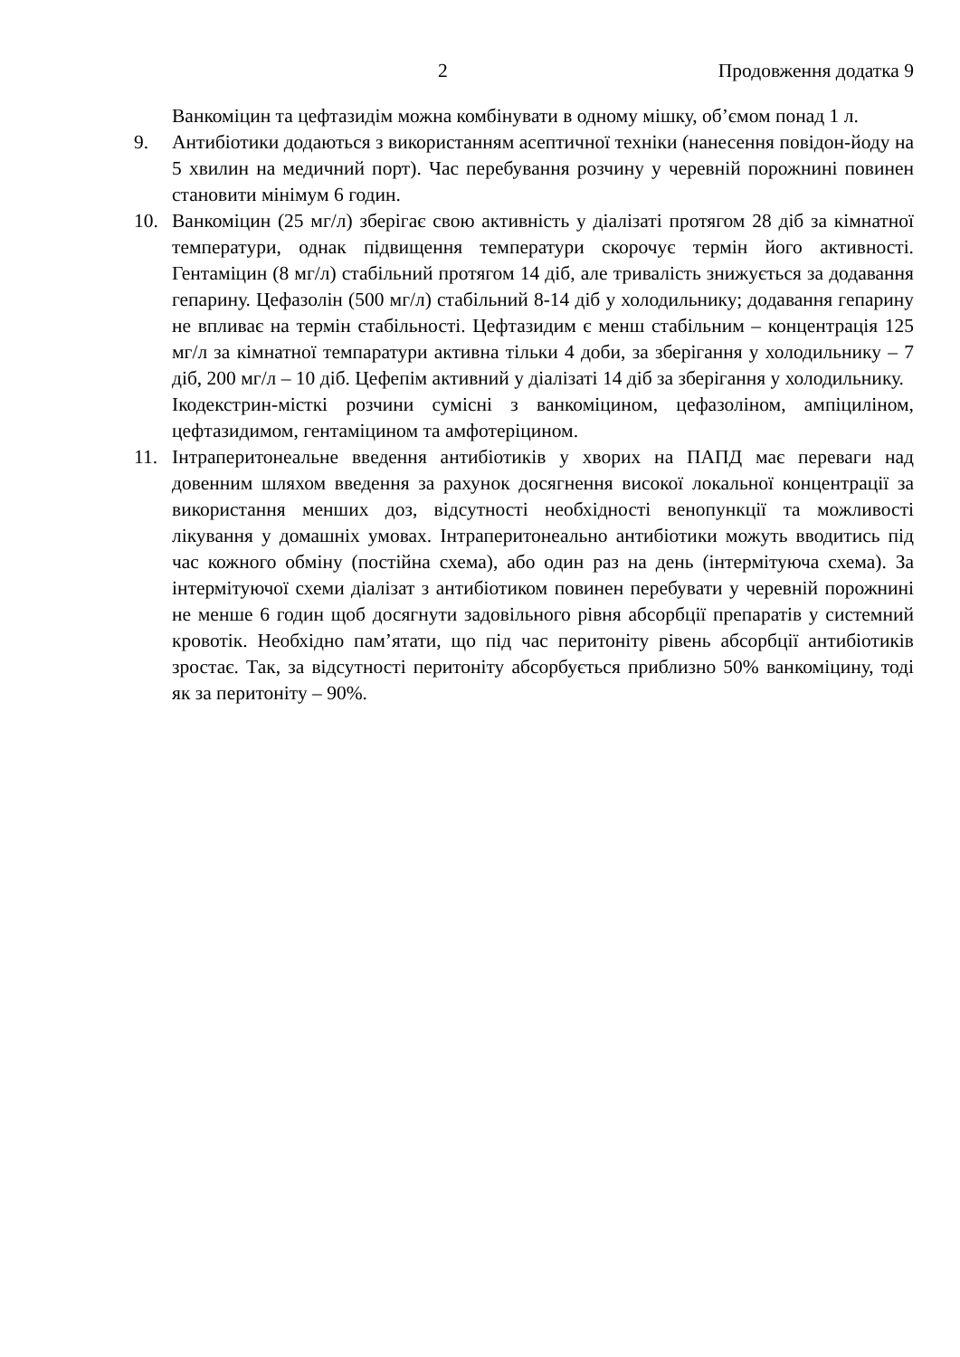2 Продовження додатка 9
Ванкоміцин та цефтазидім можна комбінувати в одному мішку, об’ємом понад 1 л.
9. Антибіотики додаються з використанням асептичної техніки (нанесення повідон-йоду на 5 хвилин на медичний порт). Час перебування розчину у черевній порожнині повинен становити мінімум 6 годин.
10. Ванкоміцин (25 мг/л) зберігає свою активність у діалізаті протягом 28 діб за кімнатної температури, однак підвищення температури скорочує термін його активності. Гентаміцин (8 мг/л) стабільний протягом 14 діб, але тривалість знижується за додавання гепарину. Цефазолін (500 мг/л) стабільний 8-14 діб у холодильнику; додавання гепарину не впливає на термін стабільності. Цефтазидим є менш стабільним – концентрація 125 мг/л за кімнатної темпаратури активна тільки 4 доби, за зберігання у холодильнику – 7 діб, 200 мг/л – 10 діб. Цефепім активний у діалізаті 14 діб за зберігання у холодильнику.
Ікодекстрин-місткі розчини сумісні з ванкоміцином, цефазоліном, ампіциліном, цефтазидимом, гентаміцином та амфотеріцином.
11. Інтраперитонеальне введення антибіотиків у хворих на ПАПД має переваги над довенним шляхом введення за рахунок досягнення високої локальної концентрації за використання менших доз, відсутності необхідності венопункції та можливості лікування у домашніх умовах. Інтраперитонеально антибіотики можуть вводитись під час кожного обміну (постійна схема), або один раз на день (інтермітуюча схема). За інтермітуючої схеми діалізат з антибіотиком повинен перебувати у черевній порожнині не менше 6 годин щоб досягнути задовільного рівня абсорбції препаратів у системний кровотік. Необхідно пам’ятати, що під час перитоніту рівень абсорбції антибіотиків зростає. Так, за відсутності перитоніту абсорбується приблизно 50% ванкоміцину, тоді як за перитоніту – 90%.